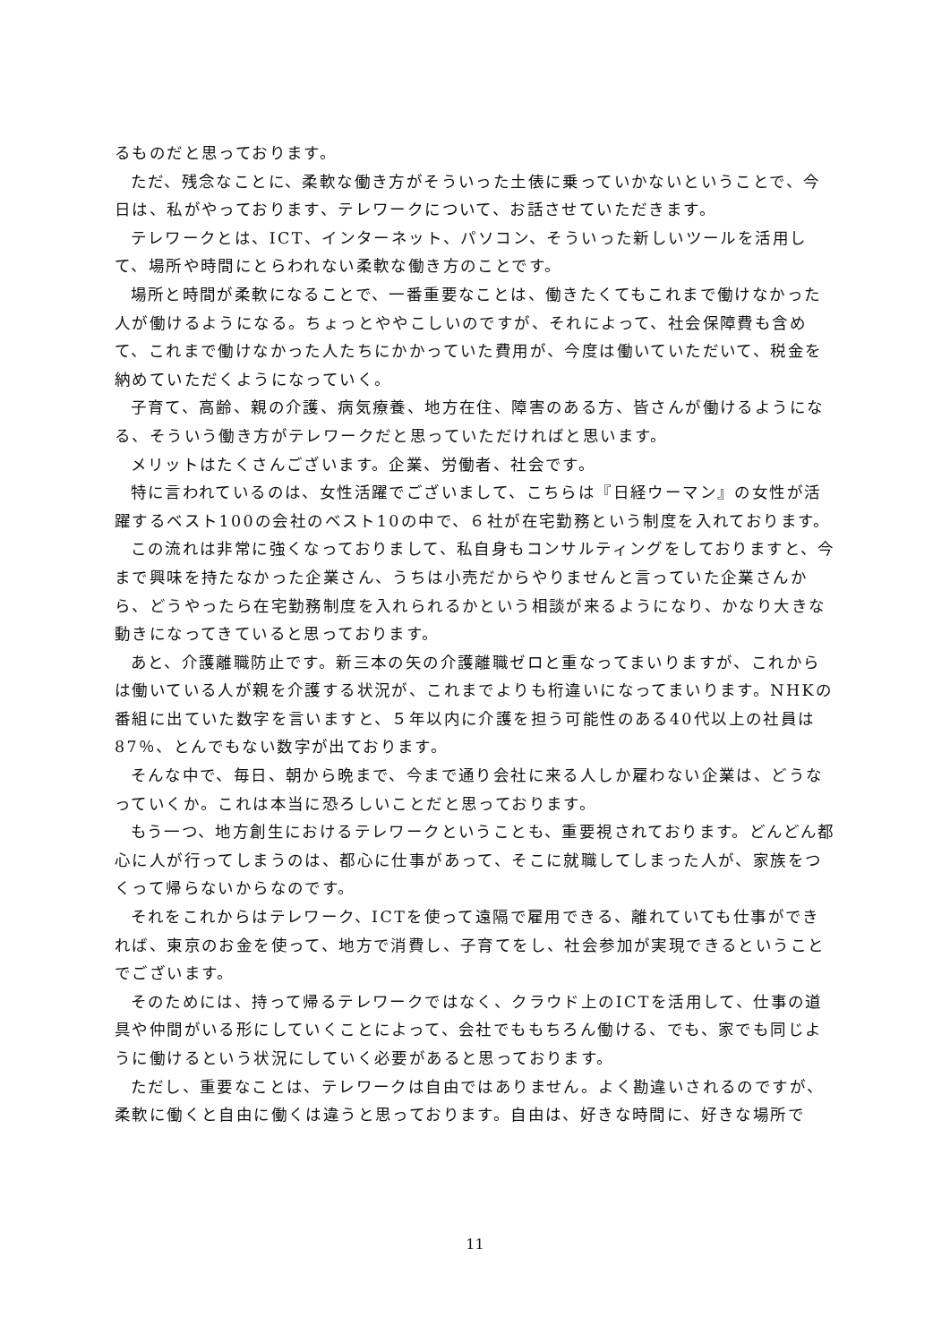るものだと思っております。
ただ、残念なことに、柔軟な働き方がそういった土俵に乗っていかないということで、今日は、私がやっております、テレワークについて、お話させていただきます。
テレワークとは、ICT、インターネット、パソコン、そういった新しいツールを活用して、場所や時間にとらわれない柔軟な働き方のことです。
場所と時間が柔軟になることで、一番重要なことは、働きたくてもこれまで働けなかった人が働けるようになる。ちょっとややこしいのですが、それによって、社会保障費も含めて、これまで働けなかった人たちにかかっていた費用が、今度は働いていただいて、税金を納めていただくようになっていく。
子育て、高齢、親の介護、病気療養、地方在住、障害のある方、皆さんが働けるようになる、そういう働き方がテレワークだと思っていただければと思います。
メリットはたくさんございます。企業、労働者、社会です。
特に言われているのは、女性活躍でございまして、こちらは『日経ウーマン』の女性が活躍するベスト100の会社のベスト10の中で、６社が在宅勤務という制度を入れております。
この流れは非常に強くなっておりまして、私自身もコンサルティングをしておりますと、今まで興味を持たなかった企業さん、うちは小売だからやりませんと言っていた企業さんから、どうやったら在宅勤務制度を入れられるかという相談が来るようになり、かなり大きな動きになってきていると思っております。
あと、介護離職防止です。新三本の矢の介護離職ゼロと重なってまいりますが、これからは働いている人が親を介護する状況が、これまでよりも桁違いになってまいります。NHKの番組に出ていた数字を言いますと、５年以内に介護を担う可能性のある40代以上の社員は87％、とんでもない数字が出ております。
そんな中で、毎日、朝から晩まで、今まで通り会社に来る人しか雇わない企業は、どうなっていくか。これは本当に恐ろしいことだと思っております。
もう一つ、地方創生におけるテレワークということも、重要視されております。どんどん都心に人が行ってしまうのは、都心に仕事があって、そこに就職してしまった人が、家族をつくって帰らないからなのです。
それをこれからはテレワーク、ICTを使って遠隔で雇用できる、離れていても仕事ができれば、東京のお金を使って、地方で消費し、子育てをし、社会参加が実現できるということでございます。
そのためには、持って帰るテレワークではなく、クラウド上のICTを活用して、仕事の道具や仲間がいる形にしていくことによって、会社でももちろん働ける、でも、家でも同じように働けるという状況にしていく必要があると思っております。
ただし、重要なことは、テレワークは自由ではありません。よく勘違いされるのですが、柔軟に働くと自由に働くは違うと思っております。自由は、好きな時間に、好きな場所で
11